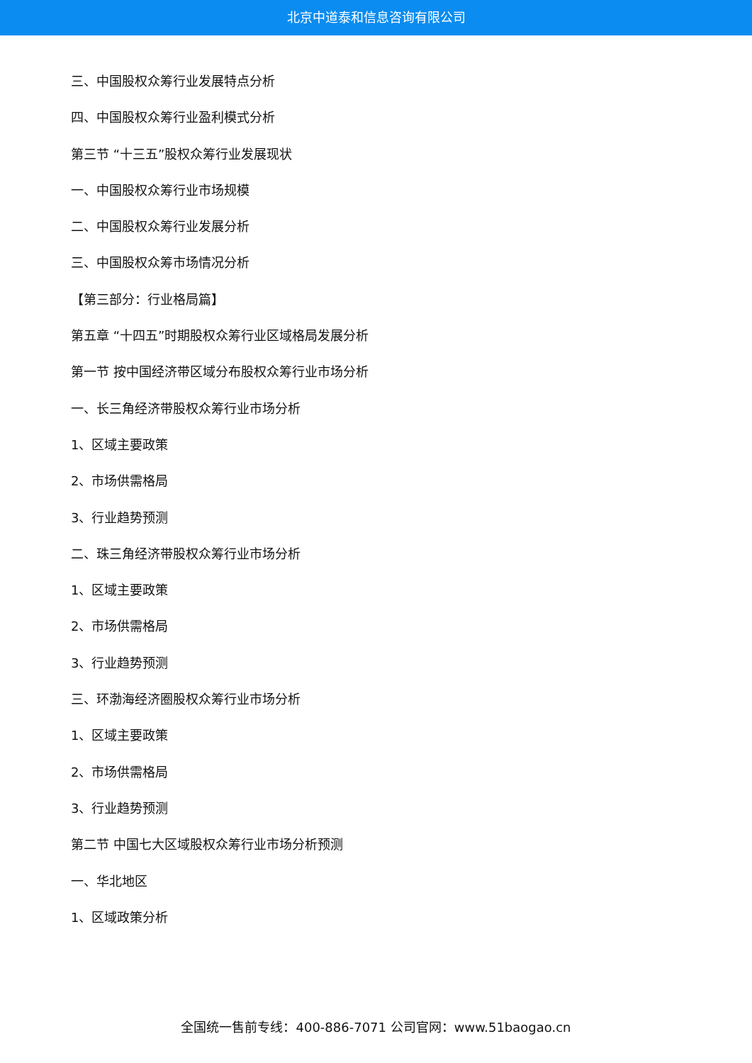北京中道泰和信息咨询有限公司
三、中国股权众筹行业发展特点分析
四、中国股权众筹行业盈利模式分析
第三节 “十三五”股权众筹行业发展现状
一、中国股权众筹行业市场规模
二、中国股权众筹行业发展分析
三、中国股权众筹市场情况分析
【第三部分：行业格局篇】
第五章 “十四五”时期股权众筹行业区域格局发展分析
第一节 按中国经济带区域分布股权众筹行业市场分析
一、长三角经济带股权众筹行业市场分析
1、区域主要政策
2、市场供需格局
3、行业趋势预测
二、珠三角经济带股权众筹行业市场分析
1、区域主要政策
2、市场供需格局
3、行业趋势预测
三、环渤海经济圈股权众筹行业市场分析
1、区域主要政策
2、市场供需格局
3、行业趋势预测
第二节 中国七大区域股权众筹行业市场分析预测
一、华北地区
1、区域政策分析
全国统一售前专线：400-886-7071 公司官网：www.51baogao.cn